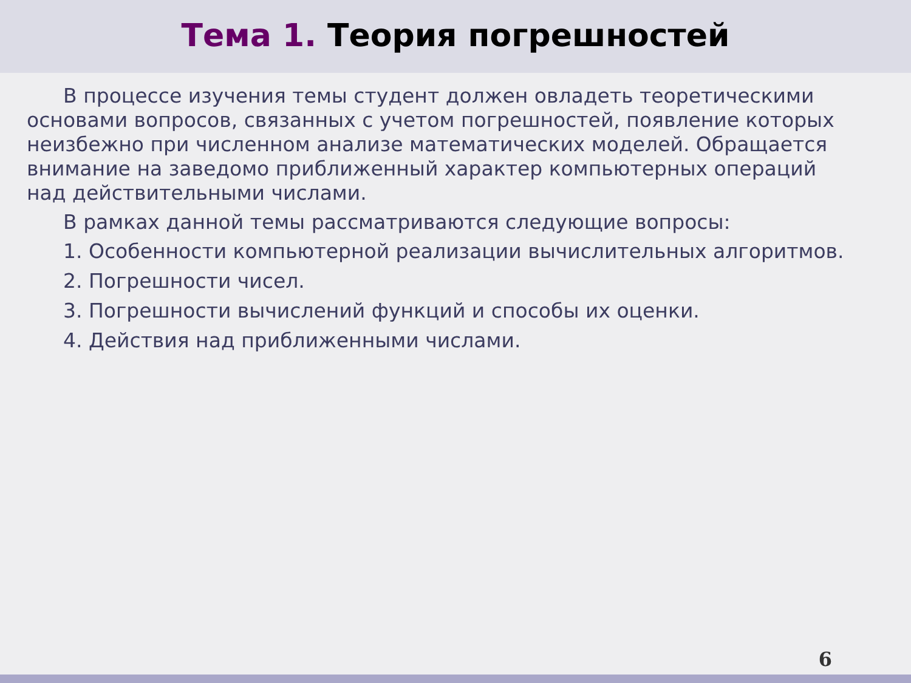Тема 1. Теория погрешностей
В процессе изучения темы студент должен овладеть теоретическими основами вопросов, связанных с учетом погрешностей, появление которых неизбежно при численном анализе математических моделей. Обращается внимание на заведомо приближенный характер компьютерных операций над действительными числами.
В рамках данной темы рассматриваются следующие вопросы:
1. Особенности компьютерной реализации вычислительных алгоритмов.
2. Погрешности чисел.
3. Погрешности вычислений функций и способы их оценки.
4. Действия над приближенными числами.
6